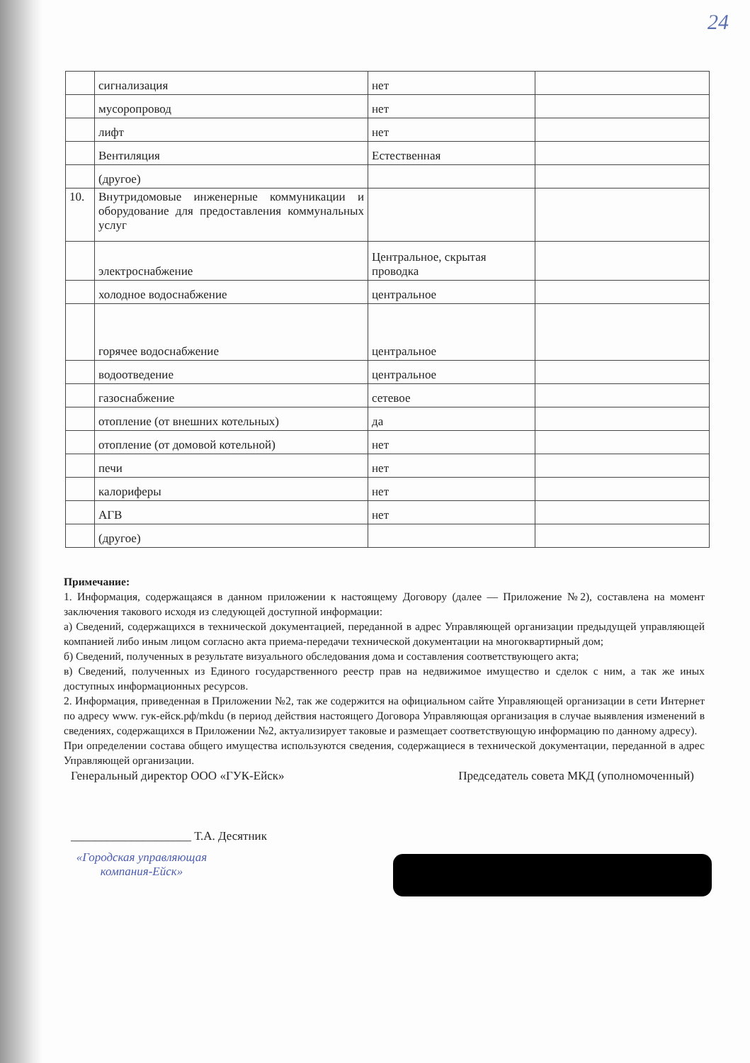24
| | сигнализация | нет | |
| | мусоропровод | нет | |
| | лифт | нет | |
| | Вентиляция | Естественная | |
| | (другое) | | |
| 10. | Внутридомовые инженерные коммуникации и оборудование для предоставления коммунальных услуг | | |
| | электроснабжение | Центральное, скрытая проводка | |
| | холодное водоснабжение | центральное | |
| | горячее водоснабжение | центральное | |
| | водоотведение | центральное | |
| | газоснабжение | сетевое | |
| | отопление (от внешних котельных) | да | |
| | отопление (от домовой котельной) | нет | |
| | печи | нет | |
| | калориферы | нет | |
| | АГВ | нет | |
| | (другое) | | |
Примечание:
1. Информация, содержащаяся в данном приложении к настоящему Договору (далее — Приложение №2), составлена на момент заключения такового исходя из следующей доступной информации:
а) Сведений, содержащихся в технической документацией, переданной в адрес Управляющей организации предыдущей управляющей компанией либо иным лицом согласно акта приема-передачи технической документации на многоквартирный дом;
б) Сведений, полученных в результате визуального обследования дома и составления соответствующего акта;
в) Сведений, полученных из Единого государственного реестр прав на недвижимое имущество и сделок с ним, а так же иных доступных информационных ресурсов.
2. Информация, приведенная в Приложении №2, так же содержится на официальном сайте Управляющей организации в сети Интернет по адресу www. гук-ейск.рф/mkdu (в период действия настоящего Договора Управляющая организация в случае выявления изменений в сведениях, содержащихся в Приложении №2, актуализирует таковые и размещает соответствующую информацию по данному адресу).
При определении состава общего имущества используются сведения, содержащиеся в технической документации, переданной в адрес Управляющей организации.
Генеральный директор ООО «ГУК-Ейск» Председатель совета МКД (уполномоченный)
____________________ Т.А. Десятник
«Городская управляющая компания-Ейск»